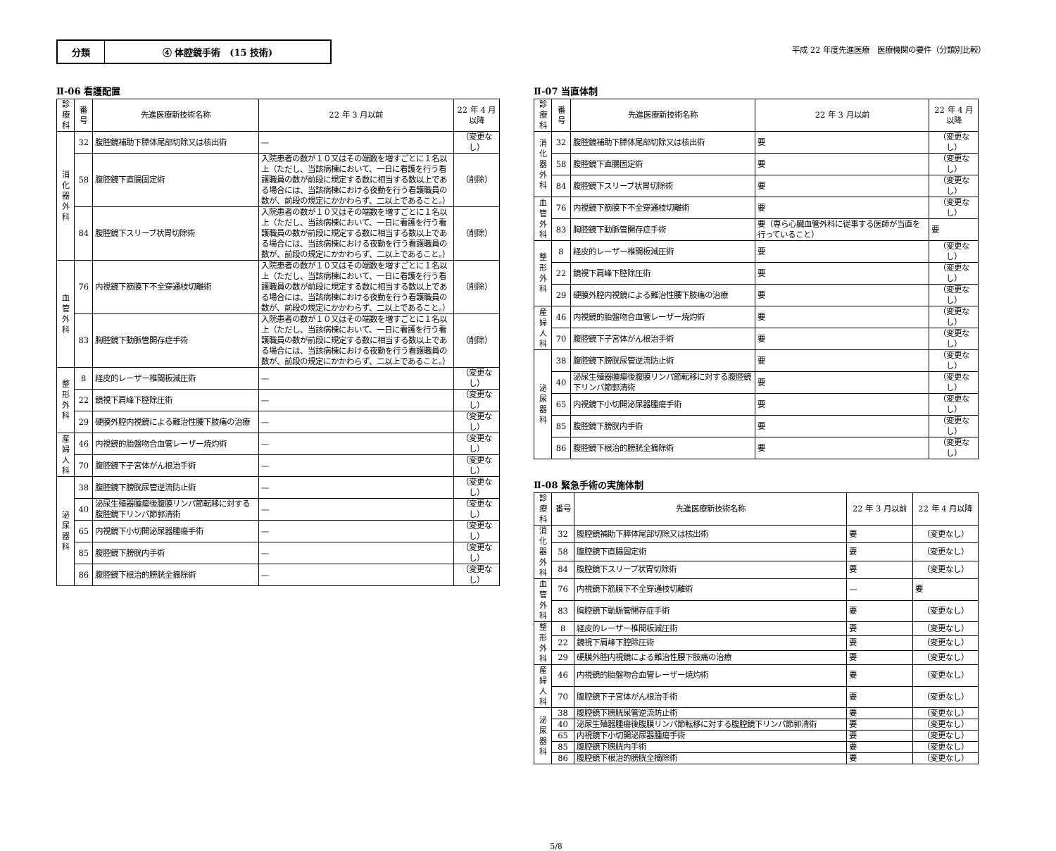分類 ④ 体腔鏡手術　(15 技術) 平成 22 年度先進医療　医療機関の要件（分類別比較）
Ⅱ-06 看護配置
| 診療科 | 番号 | 先進医療新技術名称 | 22 年 3 月以前 | 22 年 4 月以降 |
| --- | --- | --- | --- | --- |
| 消化器外科 | 32 | 腹腔鏡補助下膵体尾部切除又は核出術 | — | （変更なし） |
| | 58 | 腹腔鏡下直腸固定術 | 入院患者の数が１０又はその端数を増すごとに１名以上（ただし、当該病棟において、一日に看護を行う看護職員の数が前段に規定する数に相当する数以上である場合には、当該病棟における夜勤を行う看護職員の数が、前段の規定にかかわらず、二以上であること。） | （削除） |
| | 84 | 腹腔鏡下スリーブ状胃切除術 | 入院患者の数が１０又はその端数を増すごとに１名以上（ただし、当該病棟において、一日に看護を行う看護職員の数が前段に規定する数に相当する数以上である場合には、当該病棟における夜勤を行う看護職員の数が、前段の規定にかかわらず、二以上であること。） | （削除） |
| 血管外科 | 76 | 内視鏡下筋膜下不全穿通枝切離術 | 入院患者の数が１０又はその端数を増すごとに１名以上（ただし、当該病棟において、一日に看護を行う看護職員の数が前段に規定する数に相当する数以上である場合には、当該病棟における夜勤を行う看護職員の数が、前段の規定にかかわらず、二以上であること。） | （削除） |
| | 83 | 胸腔鏡下動脈管開存症手術 | 入院患者の数が１０又はその端数を増すごとに１名以上（ただし、当該病棟において、一日に看護を行う看護職員の数が前段に規定する数に相当する数以上である場合には、当該病棟における夜勤を行う看護職員の数が、前段の規定にかかわらず、二以上であること。） | （削除） |
| 整形外科 | 8 | 経皮的レーザー椎間板減圧術 | — | （変更なし） |
| | 22 | 鏡視下肩峰下腔除圧術 | — | （変更なし） |
| | 29 | 硬膜外腔内視鏡による難治性腰下肢痛の治療 | — | （変更なし） |
| 産婦人科 | 46 | 内視鏡的胎盤吻合血管レーザー焼灼術 | — | （変更なし） |
| | 70 | 腹腔鏡下子宮体がん根治手術 | — | （変更なし） |
| 泌尿器科 | 38 | 腹腔鏡下膀胱尿管逆流防止術 | — | （変更なし） |
| | 40 | 泌尿生殖器腫瘍後腹膜リンパ節転移に対する腹腔鏡下リンパ節郭清術 | — | （変更なし） |
| | 65 | 内視鏡下小切開泌尿器腫瘍手術 | — | （変更なし） |
| | 85 | 腹腔鏡下膀胱内手術 | — | （変更なし） |
| | 86 | 腹腔鏡下根治的膀胱全摘除術 | — | （変更なし） |
Ⅱ-07 当直体制
| 診療科 | 番号 | 先進医療新技術名称 | 22 年 3 月以前 | 22 年 4 月以降 |
| --- | --- | --- | --- | --- |
| 消化器外科 | 32 | 腹腔鏡補助下膵体尾部切除又は核出術 | 要 | （変更なし） |
| | 58 | 腹腔鏡下直腸固定術 | 要 | （変更なし） |
| | 84 | 腹腔鏡下スリーブ状胃切除術 | 要 | （変更なし） |
| 血管外科 | 76 | 内視鏡下筋膜下不全穿通枝切離術 | 要 | （変更なし） |
| | 83 | 胸腔鏡下動脈管開存症手術 | 要（専ら心臓血管外科に従事する医師が当直を行っていること） | 要 |
| 整形外科 | 8 | 経皮的レーザー椎間板減圧術 | 要 | （変更なし） |
| | 22 | 鏡視下肩峰下腔除圧術 | 要 | （変更なし） |
| | 29 | 硬膜外腔内視鏡による難治性腰下肢痛の治療 | 要 | （変更なし） |
| 産婦人科 | 46 | 内視鏡的胎盤吻合血管レーザー焼灼術 | 要 | （変更なし） |
| | 70 | 腹腔鏡下子宮体がん根治手術 | 要 | （変更なし） |
| 泌尿器科 | 38 | 腹腔鏡下膀胱尿管逆流防止術 | 要 | （変更なし） |
| | 40 | 泌尿生殖器腫瘍後腹膜リンパ節転移に対する腹腔鏡下リンパ節郭清術 | 要 | （変更なし） |
| | 65 | 内視鏡下小切開泌尿器腫瘍手術 | 要 | （変更なし） |
| | 85 | 腹腔鏡下膀胱内手術 | 要 | （変更なし） |
| | 86 | 腹腔鏡下根治的膀胱全摘除術 | 要 | （変更なし） |
Ⅱ-08 緊急手術の実施体制
| 診療科 | 番号 | 先進医療新技術名称 | 22 年 3 月以前 | 22 年 4 月以降 |
| --- | --- | --- | --- | --- |
| 消化器外科 | 32 | 腹腔鏡補助下膵体尾部切除又は核出術 | 要 | （変更なし） |
| | 58 | 腹腔鏡下直腸固定術 | 要 | （変更なし） |
| | 84 | 腹腔鏡下スリーブ状胃切除術 | 要 | （変更なし） |
| 血管外科 | 76 | 内視鏡下筋膜下不全穿通枝切離術 | — | 要 |
| | 83 | 胸腔鏡下動脈管開存症手術 | 要 | （変更なし） |
| 整形外科 | 8 | 経皮的レーザー椎間板減圧術 | 要 | （変更なし） |
| | 22 | 鏡視下肩峰下腔除圧術 | 要 | （変更なし） |
| | 29 | 硬膜外腔内視鏡による難治性腰下肢痛の治療 | 要 | （変更なし） |
| 産婦人科 | 46 | 内視鏡的胎盤吻合血管レーザー焼灼術 | 要 | （変更なし） |
| | 70 | 腹腔鏡下子宮体がん根治手術 | 要 | （変更なし） |
| 泌尿器科 | 38 | 腹腔鏡下膀胱尿管逆流防止術 | 要 | （変更なし） |
| | 40 | 泌尿生殖器腫瘍後腹膜リンパ節転移に対する腹腔鏡下リンパ節郭清術 | 要 | （変更なし） |
| | 65 | 内視鏡下小切開泌尿器腫瘍手術 | 要 | （変更なし） |
| | 85 | 腹腔鏡下膀胱内手術 | 要 | （変更なし） |
| | 86 | 腹腔鏡下根治的膀胱全摘除術 | 要 | （変更なし） |
5/8